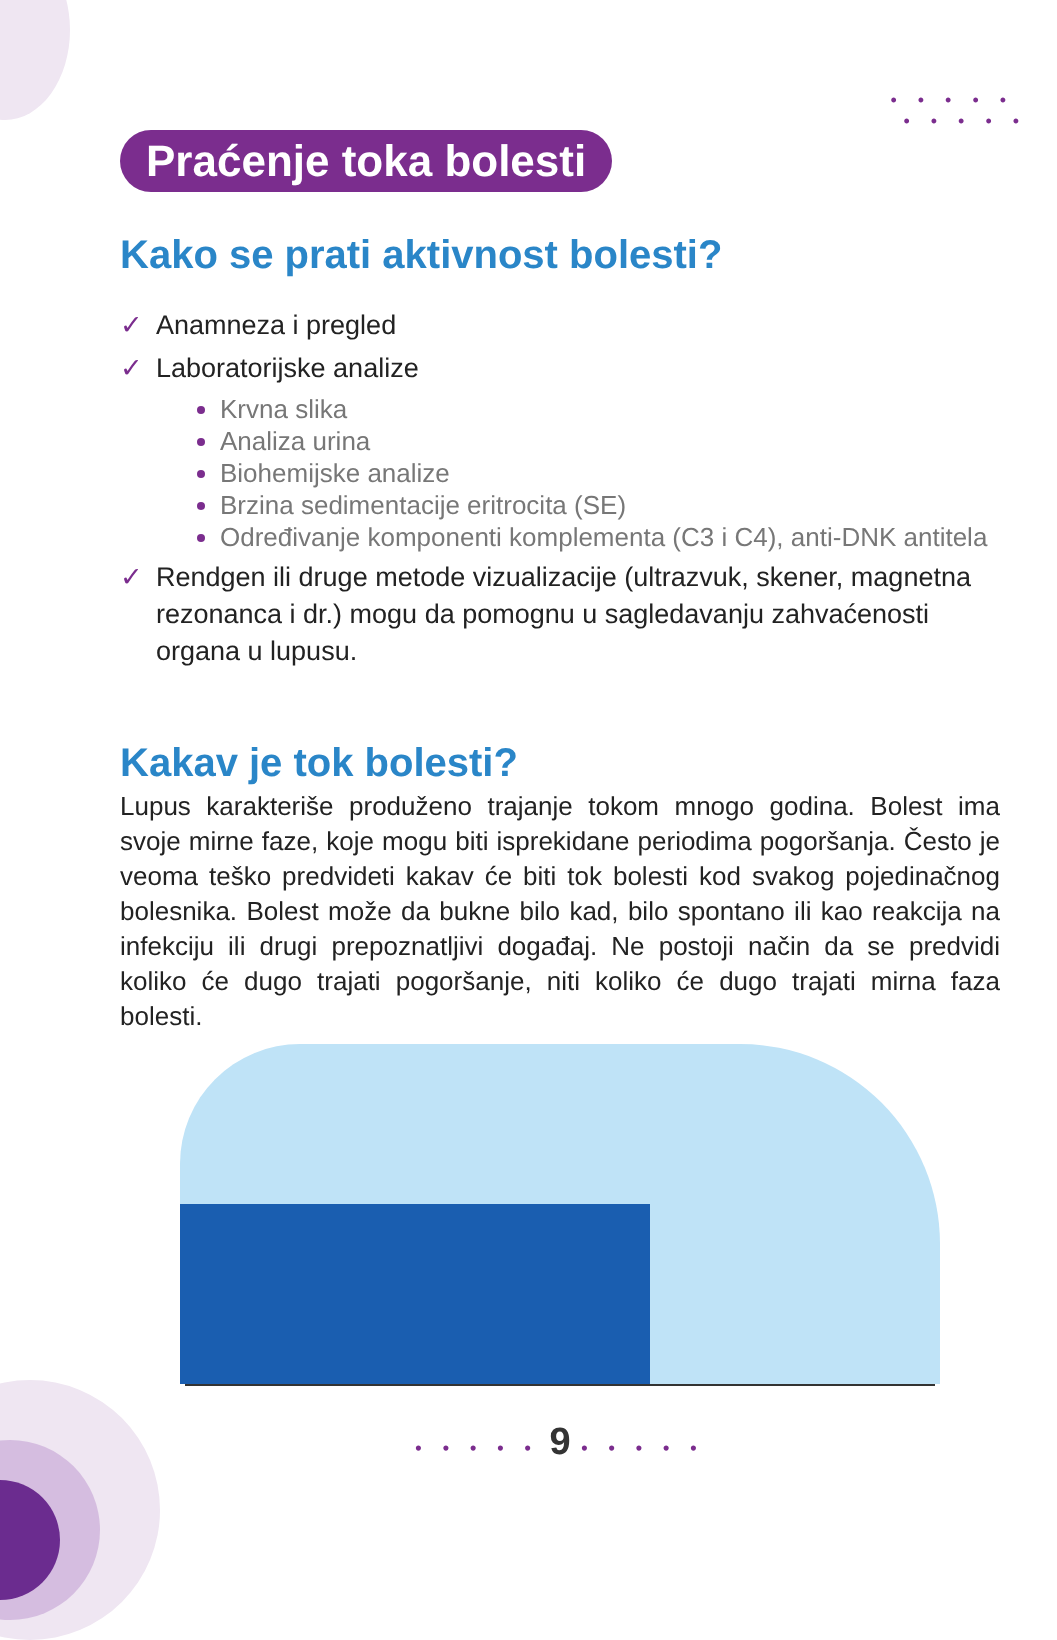• • • • •
• • • • •
Praćenje toka bolesti
Kako se prati aktivnost bolesti?
✓ Anamneza i pregled
✓ Laboratorijske analize
Krvna slika
Analiza urina
Biohemijske analize
Brzina sedimentacije eritrocita (SE)
Određivanje komponenti komplementa (C3 i C4), anti-DNK antitela
✓ Rendgen ili druge metode vizualizacije (ultrazvuk, skener, magnetna rezonanca i dr.) mogu da pomognu u sagledavanju zahvaćenosti organa u lupusu.
Kakav je tok bolesti?
Lupus karakteriše produženo trajanje tokom mnogo godina. Bolest ima svoje mirne faze, koje mogu biti isprekidane periodima pogoršanja. Često je veoma teško predvideti kakav će biti tok bolesti kod svakog pojedinačnog bolesnika. Bolest može da bukne bilo kad, bilo spontano ili kao reakcija na infekciju ili drugi prepoznatljivi događaj. Ne postoji način da se predvidi koliko će dugo trajati pogoršanje, niti koliko će dugo trajati mirna faza bolesti.
• • • • • 9 • • • • •